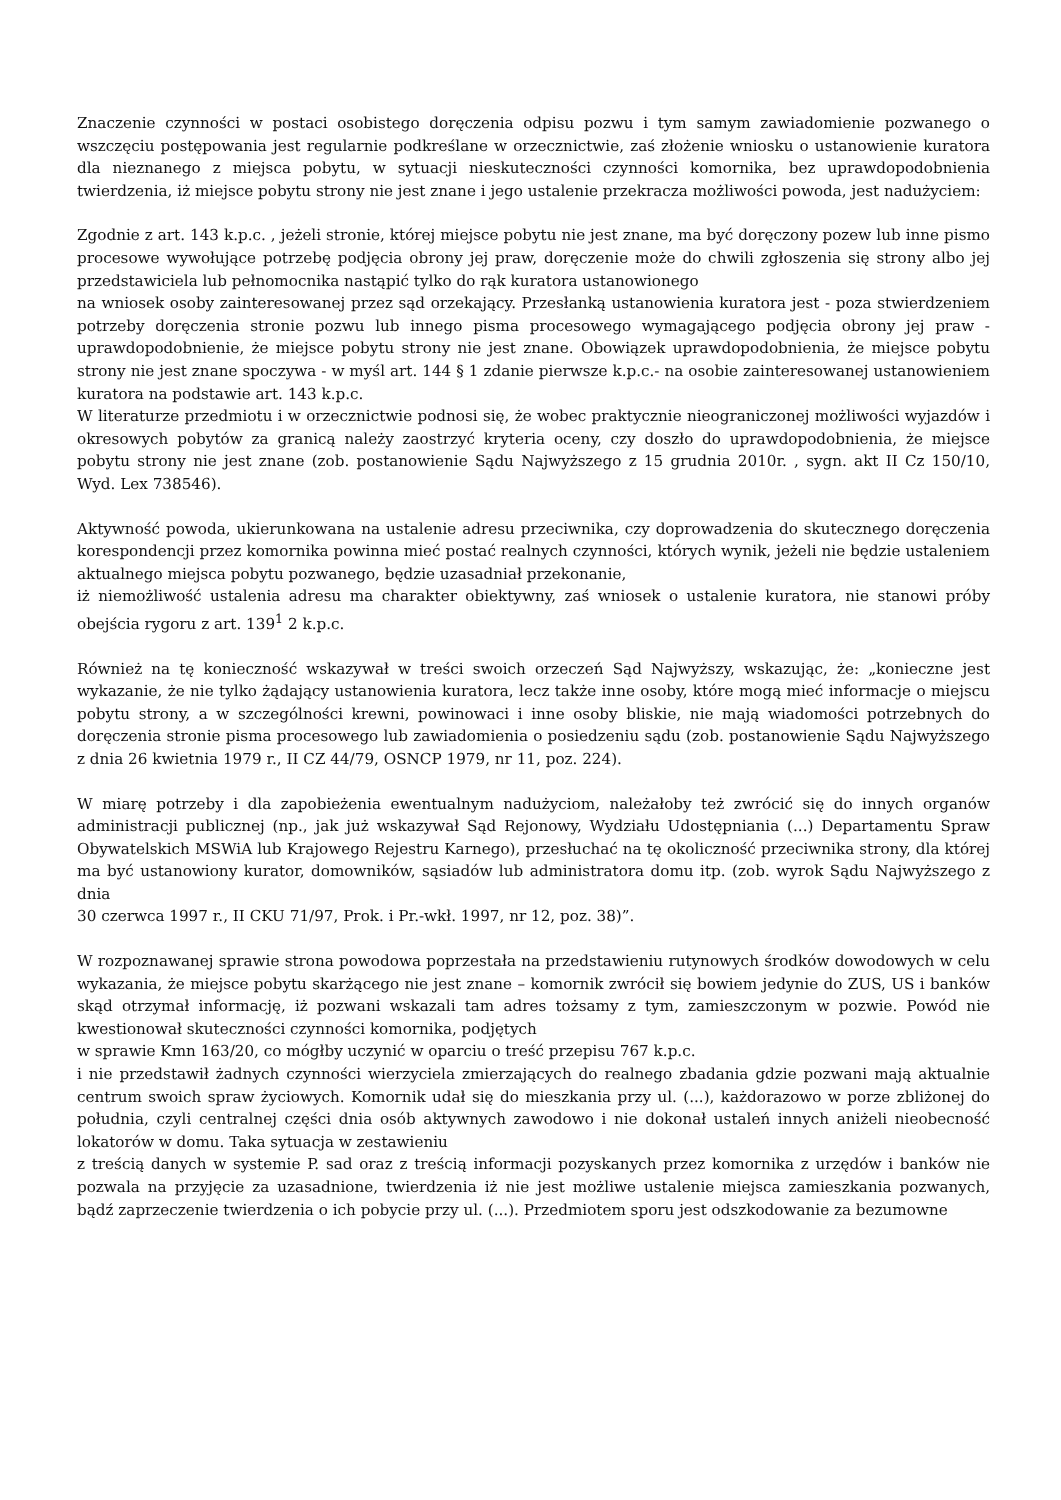Znaczenie czynności w postaci osobistego doręczenia odpisu pozwu i tym samym zawiadomienie pozwanego o wszczęciu postępowania jest regularnie podkreślane w orzecznictwie, zaś złożenie wniosku o ustanowienie kuratora dla nieznanego z miejsca pobytu, w sytuacji nieskuteczności czynności komornika, bez uprawdopodobnienia twierdzenia, iż miejsce pobytu strony nie jest znane i jego ustalenie przekracza możliwości powoda, jest nadużyciem:
Zgodnie z art. 143 k.p.c. , jeżeli stronie, której miejsce pobytu nie jest znane, ma być doręczony pozew lub inne pismo procesowe wywołujące potrzebę podjęcia obrony jej praw, doręczenie może do chwili zgłoszenia się strony albo jej przedstawiciela lub pełnomocnika nastąpić tylko do rąk kuratora ustanowionego
na wniosek osoby zainteresowanej przez sąd orzekający. Przesłanką ustanowienia kuratora jest - poza stwierdzeniem potrzeby doręczenia stronie pozwu lub innego pisma procesowego wymagającego podjęcia obrony jej praw - uprawdopodobnienie, że miejsce pobytu strony nie jest znane. Obowiązek uprawdopodobnienia, że miejsce pobytu strony nie jest znane spoczywa - w myśl art. 144 § 1 zdanie pierwsze k.p.c.- na osobie zainteresowanej ustanowieniem kuratora na podstawie art. 143 k.p.c.
W literaturze przedmiotu i w orzecznictwie podnosi się, że wobec praktycznie nieograniczonej możliwości wyjazdów i okresowych pobytów za granicą należy zaostrzyć kryteria oceny, czy doszło do uprawdopodobnienia, że miejsce pobytu strony nie jest znane (zob. postanowienie Sądu Najwyższego z 15 grudnia 2010r. , sygn. akt II Cz 150/10, Wyd. Lex 738546).
Aktywność powoda, ukierunkowana na ustalenie adresu przeciwnika, czy doprowadzenia do skutecznego doręczenia korespondencji przez komornika powinna mieć postać realnych czynności, których wynik, jeżeli nie będzie ustaleniem aktualnego miejsca pobytu pozwanego, będzie uzasadniał przekonanie,
iż niemożliwość ustalenia adresu ma charakter obiektywny, zaś wniosek o ustalenie kuratora, nie stanowi próby obejścia rygoru z art. 139<sup>1</sup> 2 k.p.c.
Również na tę konieczność wskazywał w treści swoich orzeczeń Sąd Najwyższy, wskazując, że: „konieczne jest wykazanie, że nie tylko żądający ustanowienia kuratora, lecz także inne osoby, które mogą mieć informacje o miejscu pobytu strony, a w szczególności krewni, powinowaci i inne osoby bliskie, nie mają wiadomości potrzebnych do doręczenia stronie pisma procesowego lub zawiadomienia o posiedzeniu sądu (zob. postanowienie Sądu Najwyższego z dnia 26 kwietnia 1979 r., II CZ 44/79, OSNCP 1979, nr 11, poz. 224).
W miarę potrzeby i dla zapobieżenia ewentualnym nadużyciom, należałoby też zwrócić się do innych organów administracji publicznej (np., jak już wskazywał Sąd Rejonowy, Wydziału Udostępniania (...) Departamentu Spraw Obywatelskich MSWiA lub Krajowego Rejestru Karnego), przesłuchać na tę okoliczność przeciwnika strony, dla której ma być ustanowiony kurator, domowników, sąsiadów lub administratora domu itp. (zob. wyrok Sądu Najwyższego z dnia
30 czerwca 1997 r., II CKU 71/97, Prok. i Pr.-wkł. 1997, nr 12, poz. 38)”.
W rozpoznawanej sprawie strona powodowa poprzestała na przedstawieniu rutynowych środków dowodowych w celu wykazania, że miejsce pobytu skarżącego nie jest znane – komornik zwrócił się bowiem jedynie do ZUS, US i banków skąd otrzymał informację, iż pozwani wskazali tam adres tożsamy z tym, zamieszczonym w pozwie. Powód nie kwestionował skuteczności czynności komornika, podjętych
w sprawie Kmn 163/20, co mógłby uczynić w oparciu o treść przepisu 767 k.p.c.
i nie przedstawił żadnych czynności wierzyciela zmierzających do realnego zbadania gdzie pozwani mają aktualnie centrum swoich spraw życiowych. Komornik udał się do mieszkania przy ul. (...), każdorazowo w porze zbliżonej do południa, czyli centralnej części dnia osób aktywnych zawodowo i nie dokonał ustaleń innych aniżeli nieobecność lokatorów w domu. Taka sytuacja w zestawieniu
z treścią danych w systemie P. sad oraz z treścią informacji pozyskanych przez komornika z urzędów i banków nie pozwala na przyjęcie za uzasadnione, twierdzenia iż nie jest możliwe ustalenie miejsca zamieszkania pozwanych, bądź zaprzeczenie twierdzenia o ich pobycie przy ul. (...). Przedmiotem sporu jest odszkodowanie za bezumowne